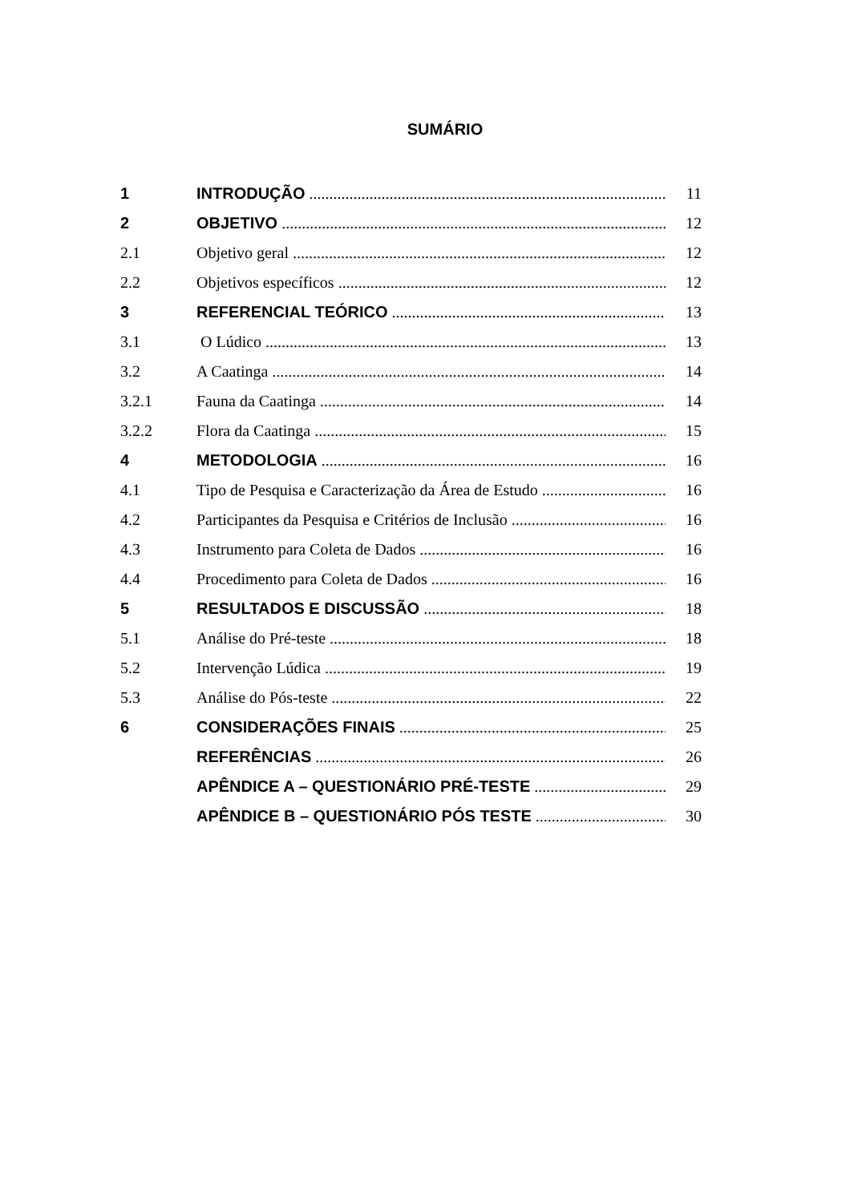SUMÁRIO
| 1 | INTRODUÇÃO | 11 |
| 2 | OBJETIVO | 12 |
| 2.1 | Objetivo geral | 12 |
| 2.2 | Objetivos específicos | 12 |
| 3 | REFERENCIAL TEÓRICO | 13 |
| 3.1 | O Lúdico | 13 |
| 3.2 | A Caatinga | 14 |
| 3.2.1 | Fauna da Caatinga | 14 |
| 3.2.2 | Flora da Caatinga | 15 |
| 4 | METODOLOGIA | 16 |
| 4.1 | Tipo de Pesquisa e Caracterização da Área de Estudo | 16 |
| 4.2 | Participantes da Pesquisa e Critérios de Inclusão | 16 |
| 4.3 | Instrumento para Coleta de Dados | 16 |
| 4.4 | Procedimento para Coleta de Dados | 16 |
| 5 | RESULTADOS E DISCUSSÃO | 18 |
| 5.1 | Análise do Pré-teste | 18 |
| 5.2 | Intervenção Lúdica | 19 |
| 5.3 | Análise do Pós-teste | 22 |
| 6 | CONSIDERAÇÕES FINAIS | 25 |
| | REFERÊNCIAS | 26 |
| | APÊNDICE A – QUESTIONÁRIO PRÉ-TESTE | 29 |
| | APÊNDICE B – QUESTIONÁRIO PÓS TESTE | 30 |